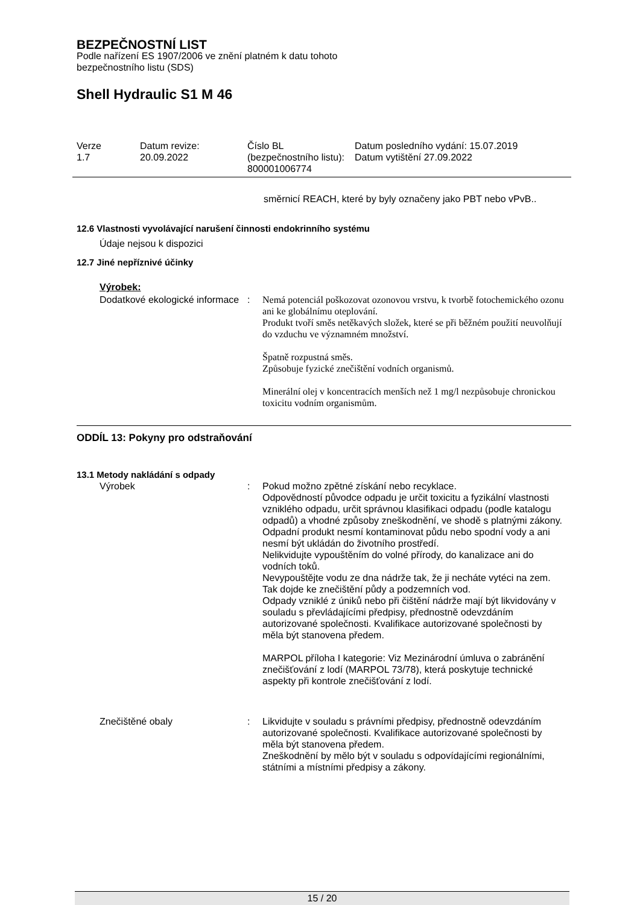BEZPEČNOSTNÍ LIST
Podle nařízení ES 1907/2006 ve znění platném k datu tohoto
bezpečnostního listu (SDS)
Shell Hydraulic S1 M 46
Verze
1.7
Datum revize:
20.09.2022
Číslo BL (bezpečnostního listu):
800001006774
Datum posledního vydání: 15.07.2019
Datum vytištění 27.09.2022
směrnicí REACH, které by byly označeny jako PBT nebo vPvB..
12.6 Vlastnosti vyvolávající narušení činnosti endokrinního systému
Údaje nejsou k dispozici
12.7 Jiné nepříznivé účinky
Výrobek:
Dodatkové ekologické informace
: Nemá potenciál poškozovat ozonovou vrstvu, k tvorbě fotochemického ozonu ani ke globálnímu oteplování.
Produkt tvoří směs netěkavých složek, které se při běžném použití neuvolňují do vzduchu ve významném množství.
Špatně rozpustná směs.
Způsobuje fyzické znečištění vodních organismů.
Minerální olej v koncentracích menších než 1 mg/l nezpůsobuje chronickou toxicitu vodním organismům.
ODDÍL 13: Pokyny pro odstraňování
13.1 Metody nakládání s odpady
Výrobek : Pokud možno zpětné získání nebo recyklace.
Odpovědností původce odpadu je určit toxicitu a fyzikální vlastnosti vzniklého odpadu, určit správnou klasifikaci odpadu (podle katalogu odpadů) a vhodné způsoby zneškodnění, ve shodě s platnými zákony.
Odpadní produkt nesmí kontaminovat půdu nebo spodní vody a ani nesmí být ukládán do životního prostředí.
Nelikvidujte vypouštěním do volné přírody, do kanalizace ani do vodních toků.
Nevypouštějte vodu ze dna nádrže tak, že ji necháte vytéci na zem. Tak dojde ke znečištění půdy a podzemních vod.
Odpady vzniklé z úniků nebo při čištění nádrže mají být likvidovány v souladu s převládajícími předpisy, přednostně odevzdáním autorizované společnosti. Kvalifikace autorizované společnosti by měla být stanovena předem.
MARPOL příloha I kategorie: Viz Mezinárodní úmluva o zabránění znečišťování z lodí (MARPOL 73/78), která poskytuje technické aspekty při kontrole znečišťování z lodí.
Znečištěné obaly : Likvidujte v souladu s právními předpisy, přednostně odevzdáním autorizované společnosti. Kvalifikace autorizované společnosti by měla být stanovena předem.
Zneškodnění by mělo být v souladu s odpovídajícími regionálními, státními a místními předpisy a zákony.
15 / 20